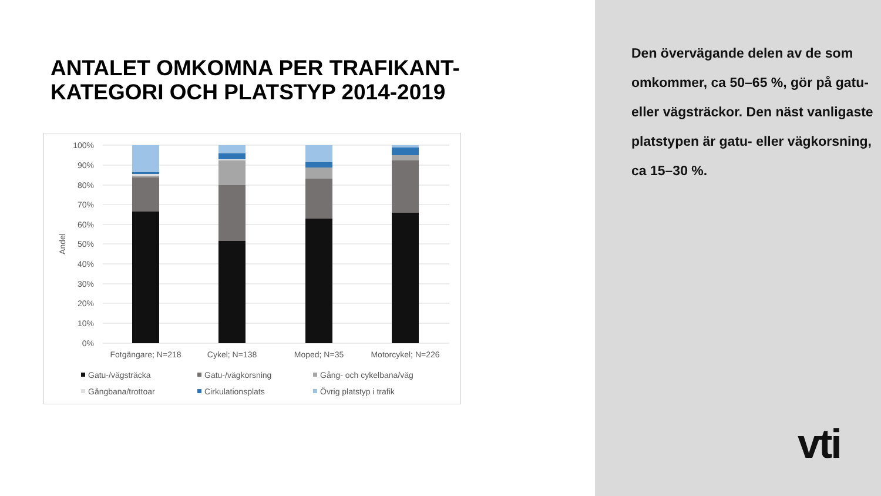ANTALET OMKOMNA PER TRAFIKANT-
KATEGORI OCH PLATSTYP 2014-2019
100%
90%
80%
70%
60%
50%
40%
30%
20%
10%
0%
Andel
Fotgängare; N=218
Cykel; N=138
Moped; N=35
Motorcykel; N=226
Gatu-/vägsträcka
Gatu-/vägkorsning
Gång- och cykelbana/väg
Gångbana/trottoar
Cirkulationsplats
Övrig platstyp i trafik
Den övervägande delen av de som omkommer, ca 50–65 %, gör på gatu- eller vägsträckor. Den näst vanligaste platstypen är gatu- eller vägkorsning, ca 15–30 %.
vti